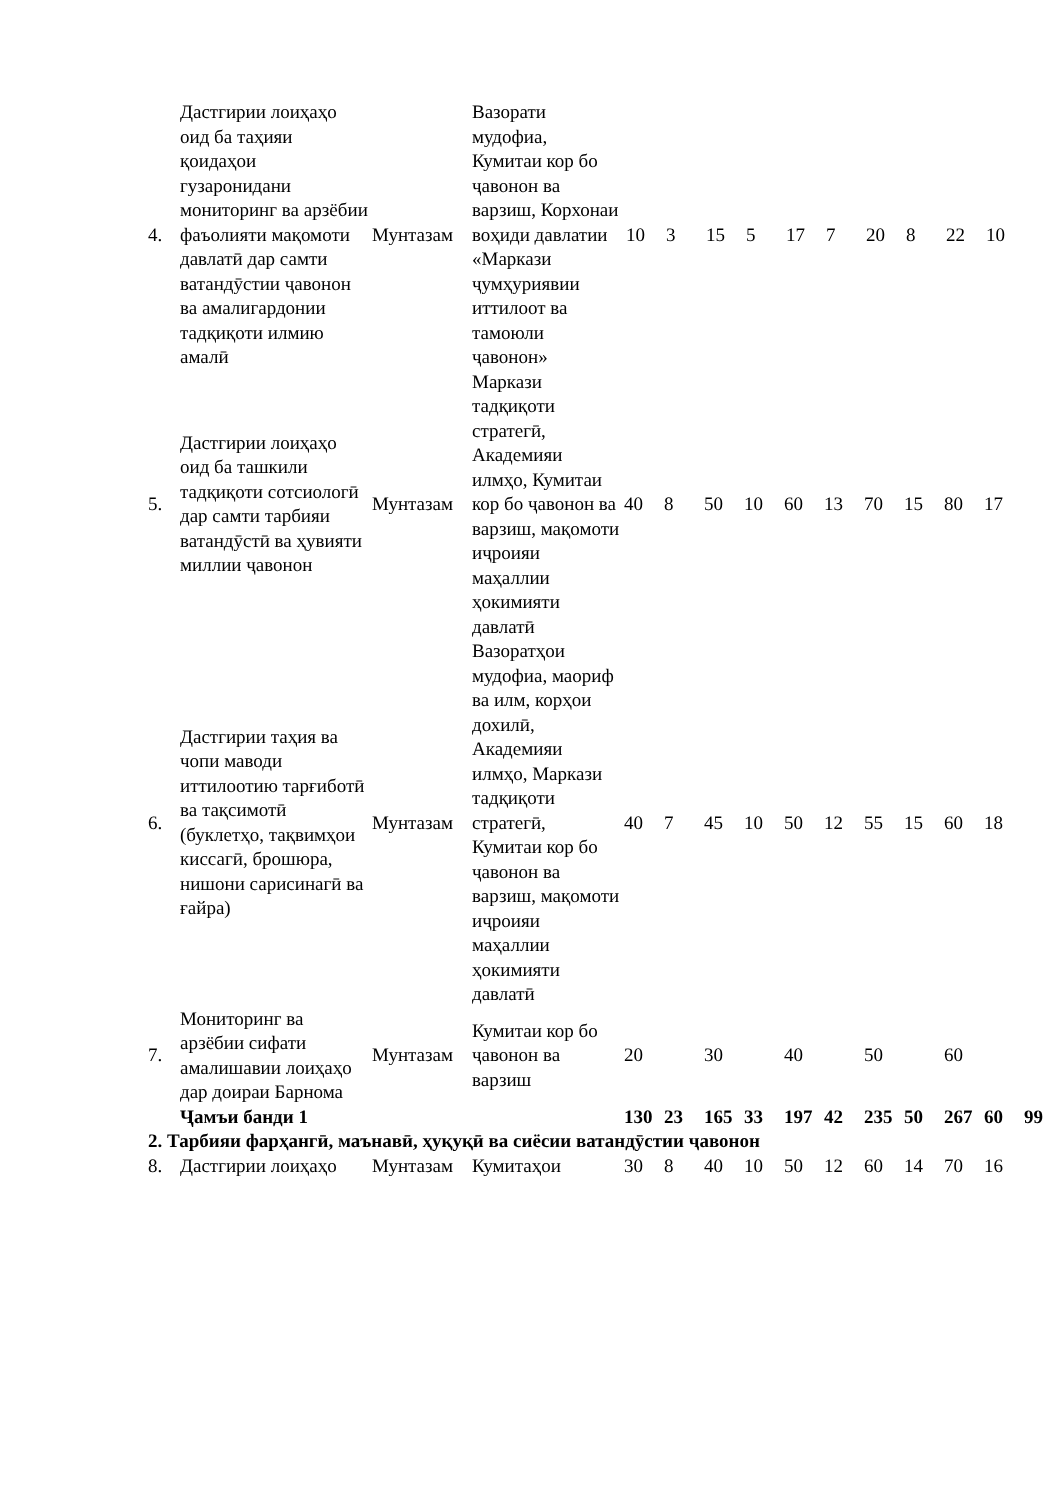| 4. | Дастгирии лоиҳаҳо оид ба таҳияи қоидаҳои гузаронидани мониторинг ва арзёбии фаъолияти мақомоти давлатӣ дар самти ватандӯстии ҷавонон ва амалигардонии тадқиқоти илмию амалӣ | Мунтазам | Вазорати мудофиа, Кумитаи кор бо ҷавонон ва варзиш, Корхонаи воҳиди давлатии «Маркази ҷумҳуриявии иттилоот ва тамоюли ҷавонон» | 10 | 3 | 15 | 5 | 17 | 7 | 20 | 8 | 22 | 10 | |
| 5. | Дастгирии лоиҳаҳо оид ба ташкили тадқиқоти сотсиологӣ дар самти тарбияи ватандӯстӣ ва ҳувияти миллии ҷавонон | Мунтазам | Маркази тадқиқоти стратегӣ, Академияи илмҳо, Кумитаи кор бо ҷавонон ва варзиш, мақомоти иҷроияи маҳаллии ҳокимияти давлатӣ | 40 | 8 | 50 | 10 | 60 | 13 | 70 | 15 | 80 | 17 | |
| 6. | Дастгирии таҳия ва чопи маводи иттилоотию тарғиботӣ ва тақсимотӣ (буклетҳо, тақвимҳои киссагӣ, брошюра, нишони сарисинагӣ ва ғайра) | Мунтазам | Вазоратҳои мудофиа, маориф ва илм, корҳои дохилӣ, Академияи илмҳо, Маркази тадқиқоти стратегӣ, Кумитаи кор бо ҷавонон ва варзиш, мақомоти иҷроияи маҳаллии ҳокимияти давлатӣ | 40 | 7 | 45 | 10 | 50 | 12 | 55 | 15 | 60 | 18 | |
| 7. | Мониторинг ва арзёбии сифати амалишавии лоиҳаҳо дар доираи Барнома | Мунтазам | Кумитаи кор бо ҷавонон ва варзиш | 20 | | 30 | | 40 | | 50 | | 60 | | |
| | Ҷамъи банди 1 | | | 130 | 23 | 165 | 33 | 197 | 42 | 235 | 50 | 267 | 60 | 99 |
| 2. Тарбияи фарҳангӣ, маънавӣ, ҳуқуқӣ ва сиёсии ватандӯстии ҷавонон | | | | | | | | | | | | | | |
| 8. | Дастгирии лоиҳаҳо | Мунтазам | Кумитаҳои | 30 | 8 | 40 | 10 | 50 | 12 | 60 | 14 | 70 | 16 | |